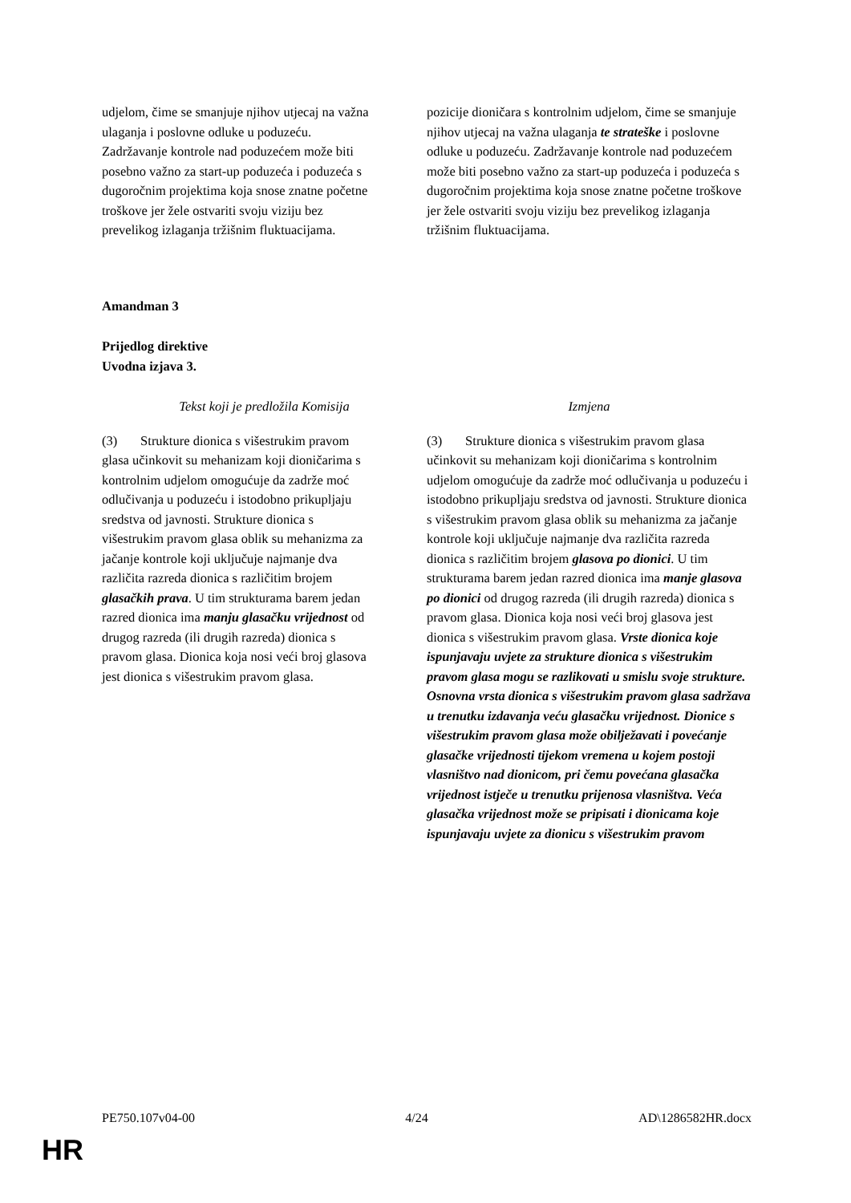| udjelom, čime se smanjuje njihov utjecaj na važna ulaganja i poslovne odluke u poduzeću. Zadržavanje kontrole nad poduzećem može biti posebno važno za start-up poduzeća i poduzeća s dugoročnim projektima koja snose znatne početne troškove jer žele ostvariti svoju viziju bez prevelikog izlaganja tržišnim fluktuacijama. | pozicije dioničara s kontrolnim udjelom, čime se smanjuje njihov utjecaj na važna ulaganja te strateške i poslovne odluke u poduzeću. Zadržavanje kontrole nad poduzećem može biti posebno važno za start-up poduzeća i poduzeća s dugoročnim projektima koja snose znatne početne troškove jer žele ostvariti svoju viziju bez prevelikog izlaganja tržišnim fluktuacijama. |
Amandman 3
Prijedlog direktive
Uvodna izjava 3.
| Tekst koji je predložila Komisija | Izmjena |
| (3) Strukture dionica s višestrukim pravom glasa učinkovit su mehanizam koji dioničarima s kontrolnim udjelom omogućuje da zadrže moć odlučivanja u poduzeću i istodobno prikupljaju sredstva od javnosti. Strukture dionica s višestrukim pravom glasa oblik su mehanizma za jačanje kontrole koji uključuje najmanje dva različita razreda dionica s različitim brojem glasačkih prava . U tim strukturama barem jedan razred dionica ima manju glasačku vrijednost od drugog razreda (ili drugih razreda) dionica s pravom glasa. Dionica koja nosi veći broj glasova jest dionica s višestrukim pravom glasa. | (3) Strukture dionica s višestrukim pravom glasa učinkovit su mehanizam koji dioničarima s kontrolnim udjelom omogućuje da zadrže moć odlučivanja u poduzeću i istodobno prikupljaju sredstva od javnosti. Strukture dionica s višestrukim pravom glasa oblik su mehanizma za jačanje kontrole koji uključuje najmanje dva različita razreda dionica s različitim brojem glasova po dionici . U tim strukturama barem jedan razred dionica ima manje glasova po dionici od drugog razreda (ili drugih razreda) dionica s pravom glasa. Dionica koja nosi veći broj glasova jest dionica s višestrukim pravom glasa. Vrste dionica koje ispunjavaju uvjete za strukture dionica s višestrukim pravom glasa mogu se razlikovati u smislu svoje strukture. Osnovna vrsta dionica s višestrukim pravom glasa sadržava u trenutku izdavanja veću glasačku vrijednost. Dionice s višestrukim pravom glasa može obilježavati i povećanje glasačke vrijednosti tijekom vremena u kojem postoji vlasništvo nad dionicom, pri čemu povećana glasačka vrijednost istječe u trenutku prijenosa vlasništva. Veća glasačka vrijednost može se pripisati i dionicama koje ispunjavaju uvjete za dionicu s višestrukim pravom |
PE750.107v04-00 4/24 AD\1286582HR.docx
HR